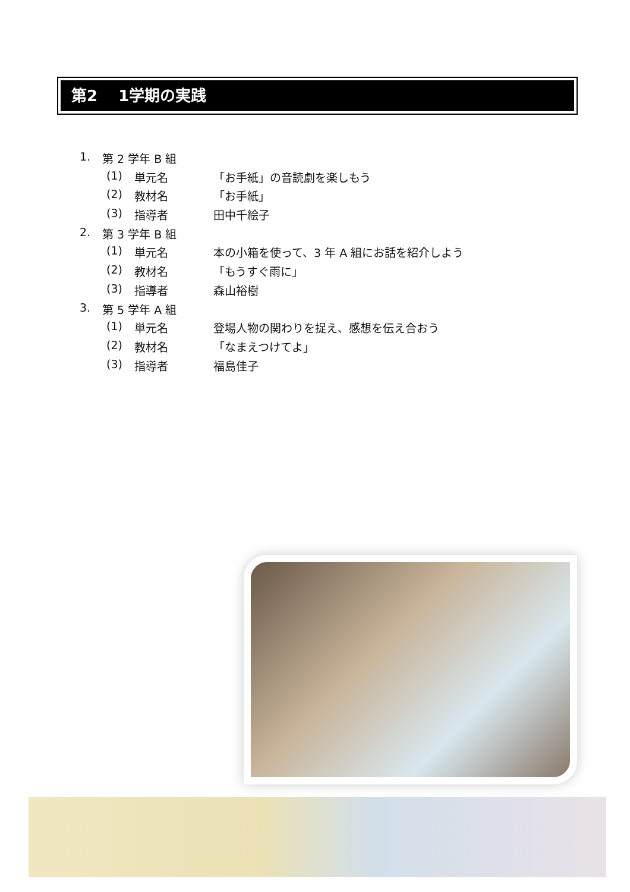第2　 1学期の実践
1. 第 2 学年 B 組
(1) 単元名 「お手紙」の音読劇を楽しもう
(2) 教材名 「お手紙」
(3) 指導者 田中千絵子
2. 第 3 学年 B 組
(1) 単元名 本の小箱を使って、3 年 A 組にお話を紹介しよう
(2) 教材名 「もうすぐ雨に」
(3) 指導者 森山裕樹
3. 第 5 学年 A 組
(1) 単元名 登場人物の関わりを捉え、感想を伝え合おう
(2) 教材名 「なまえつけてよ」
(3) 指導者 福島佳子